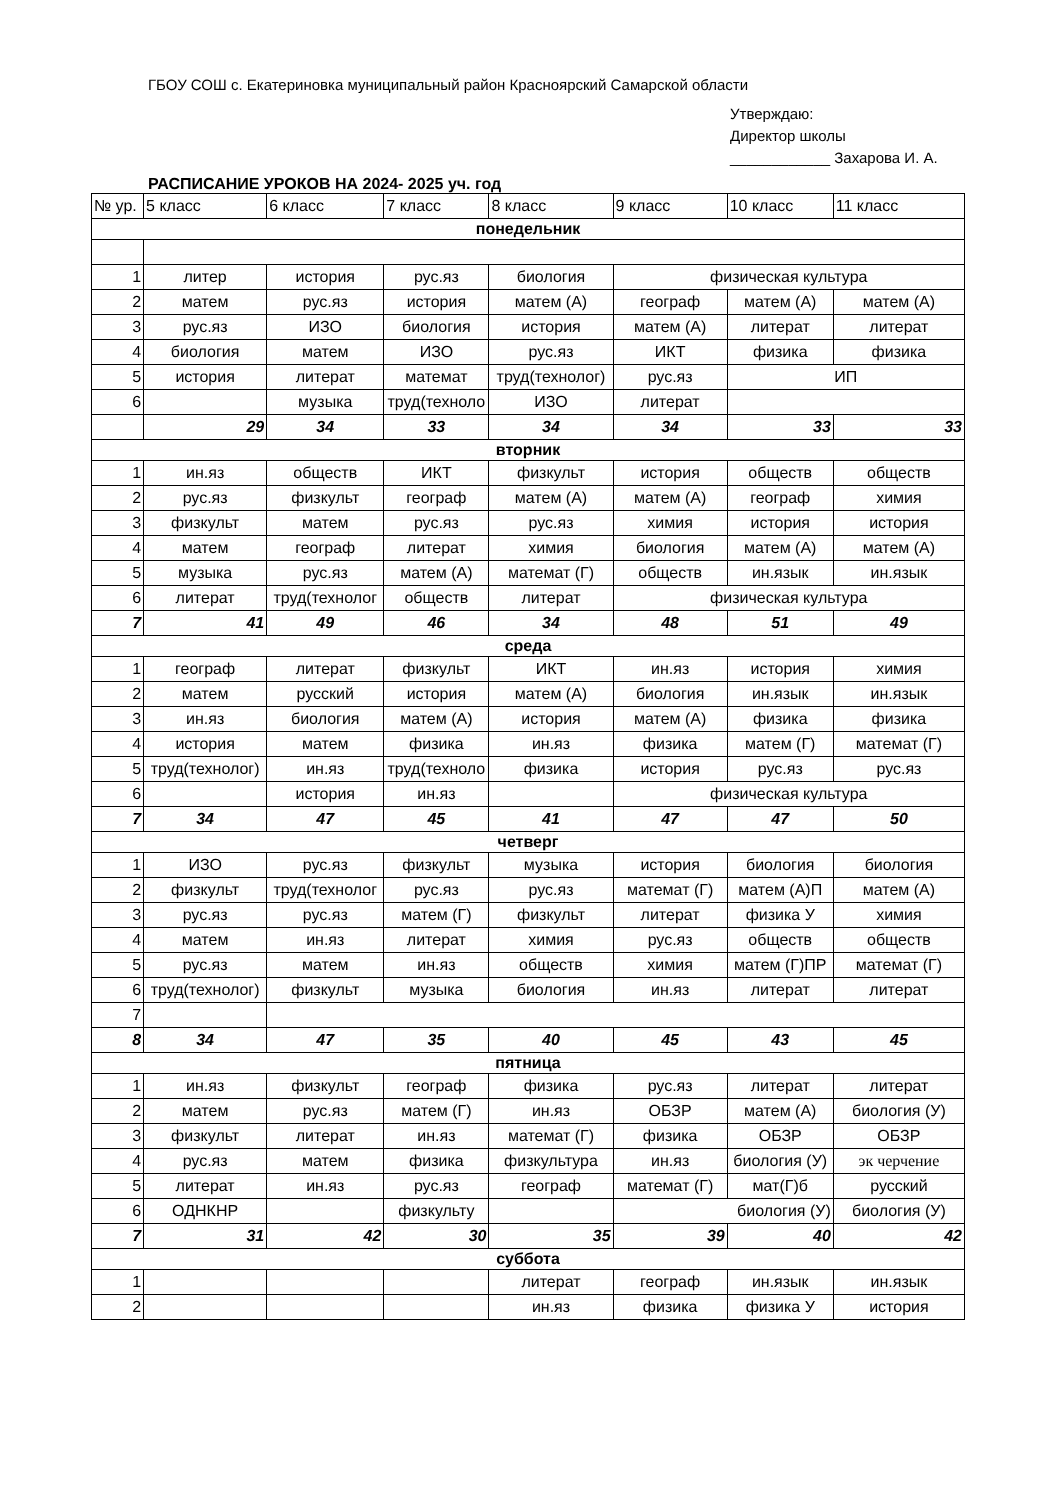ГБОУ СОШ с. Екатериновка муниципальный район Красноярский Самарской области
Утверждаю:
Директор школы
____________ Захарова И. А.
РАСПИСАНИЕ УРОКОВ НА 2024- 2025 уч. год
| № ур. | 5 класс | 6 класс | 7 класс | 8 класс | 9 класс | 10 класс | 11 класс |
| --- | --- | --- | --- | --- | --- | --- | --- |
| понедельник | | | | | | | |
| 1 | литер | история | рус.яз | биология | физическая культура | | |
| 2 | матем | рус.яз | история | матем (А) | географ | матем (А) | матем (А) |
| 3 | рус.яз | ИЗО | биология | история | матем (А) | литерат | литерат |
| 4 | биология | матем | ИЗО | рус.яз | ИКТ | физика | физика |
| 5 | история | литерат | математ | труд(технолог) | рус.яз | ИП | |
| 6 | | музыка | труд(техноло | ИЗО | литерат | | |
| | 29 | 34 | 33 | 34 | 34 | 33 | 33 |
| вторник | | | | | | | |
| 1 | ин.яз | обществ | ИКТ | физкульт | история | обществ | обществ |
| 2 | рус.яз | физкульт | географ | матем (А) | матем (А) | географ | химия |
| 3 | физкульт | матем | рус.яз | рус.яз | химия | история | история |
| 4 | матем | географ | литерат | химия | биология | матем (А) | матем (А) |
| 5 | музыка | рус.яз | матем (А) | математ (Г) | обществ | ин.язык | ин.язык |
| 6 | литерат | труд(технолог | обществ | литерат | физическая культура | | |
| 7 | 41 | 49 | 46 | 34 | 48 | 51 | 49 |
| среда | | | | | | | |
| 1 | географ | литерат | физкульт | ИКТ | ин.яз | история | химия |
| 2 | матем | русский | история | матем (А) | биология | ин.язык | ин.язык |
| 3 | ин.яз | биология | матем (А) | история | матем (А) | физика | физика |
| 4 | история | матем | физика | ин.яз | физика | матем (Г) | математ (Г) |
| 5 | труд(технолог) | ин.яз | труд(техноло | физика | история | рус.яз | рус.яз |
| 6 | | история | ин.яз | | физическая культура | | |
| 7 | 34 | 47 | 45 | 41 | 47 | 47 | 50 |
| четверг | | | | | | | |
| 1 | ИЗО | рус.яз | физкульт | музыка | история | биология | биология |
| 2 | физкульт | труд(технолог | рус.яз | рус.яз | математ (Г) | матем (А)П | матем (А) |
| 3 | рус.яз | рус.яз | матем (Г) | физкульт | литерат | физика У | химия |
| 4 | матем | ин.яз | литерат | химия | рус.яз | обществ | обществ |
| 5 | рус.яз | матем | ин.яз | обществ | химия | матем (Г)ПР | математ (Г) |
| 6 | труд(технолог) | физкульт | музыка | биология | ин.яз | литерат | литерат |
| 7 | | | | | | | |
| 8 | 34 | 47 | 35 | 40 | 45 | 43 | 45 |
| пятница | | | | | | | |
| 1 | ин.яз | физкульт | географ | физика | рус.яз | литерат | литерат |
| 2 | матем | рус.яз | матем (Г) | ин.яз | ОБЗР | матем (А) | биология (У) |
| 3 | физкульт | литерат | ин.яз | математ (Г) | физика | ОБЗР | ОБЗР |
| 4 | рус.яз | матем | физика | физкультура | ин.яз | биология (У) | эк черчение |
| 5 | литерат | ин.яз | рус.яз | географ | математ (Г) | мат(Г)б | русский |
| 6 | ОДНКНР | | физкульту | | биология (У) | | биология (У) |
| 7 | 31 | 42 | 30 | 35 | 39 | 40 | 42 |
| суббота | | | | | | | |
| 1 | | | | литерат | географ | ин.язык | ин.язык |
| 2 | | | | ин.яз | физика | физика У | история |